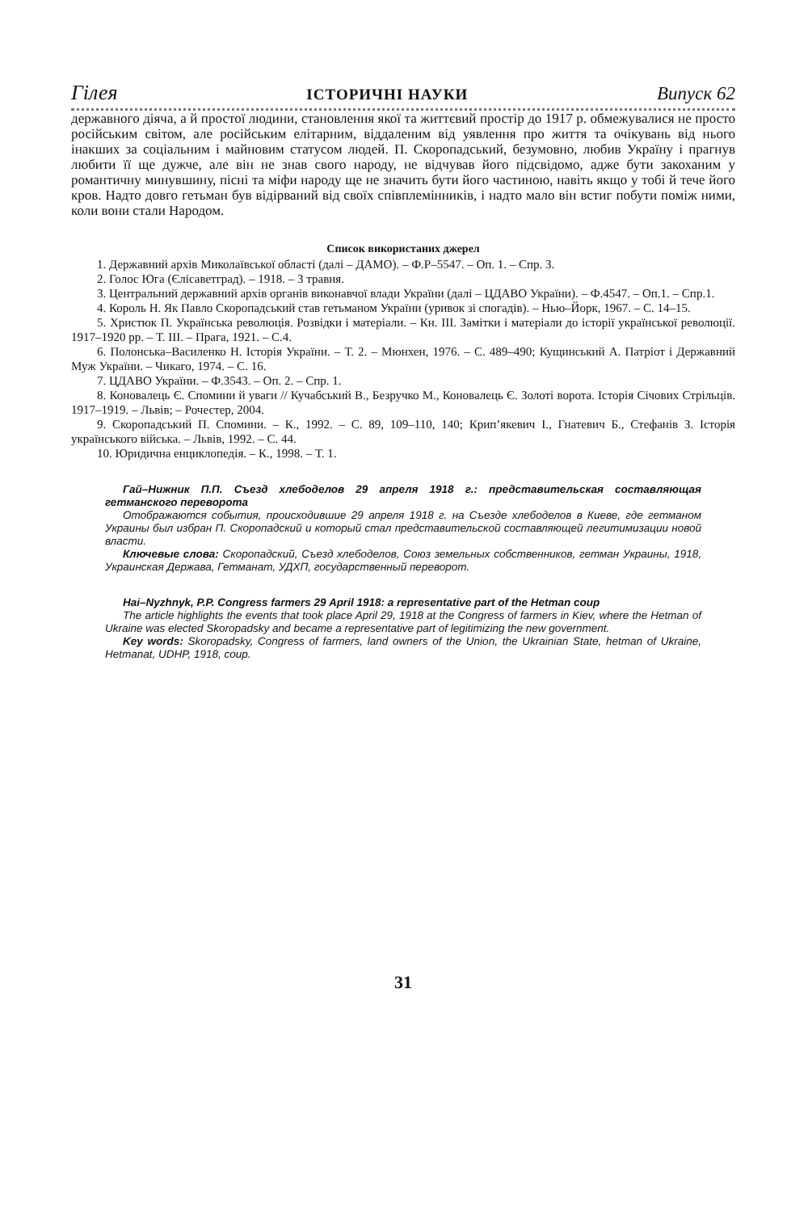Гілея ІСТОРИЧНІ НАУКИ Випуск 62
державного діяча, а й простої людини, становлення якої та життєвий простір до 1917 р. обмежувалися не просто російським світом, але російським елітарним, віддаленим від уявлення про життя та очікувань від нього інакших за соціальним і майновим статусом людей. П. Скоропадський, безумовно, любив Україну і прагнув любити її ще дужче, але він не знав свого народу, не відчував його підсвідомо, адже бути закоханим у романтичну минувшину, пісні та міфи народу ще не значить бути його частиною, навіть якщо у тобі й тече його кров. Надто довго гетьман був відірваний від своїх співплемінників, і надто мало він встиг побути поміж ними, коли вони стали Народом.
Список використаних джерел
1. Державний архів Миколаївської області (далі – ДАМО). – Ф.Р–5547. – Оп. 1. – Спр. 3.
2. Голос Юга (Єлісаветград). – 1918. – 3 травня.
3. Центральний державний архів органів виконавчої влади України (далі – ЦДАВО України). – Ф.4547. – Оп.1. – Спр.1.
4. Король Н. Як Павло Скоропадський став гетьманом України (уривок зі спогадів). – Нью–Йорк, 1967. – С. 14–15.
5. Христюк П. Українська революція. Розвідки і матеріали. – Кн. ІІІ. Замітки і матеріали до історії української революції. 1917–1920 рр. – Т. ІІІ. – Прага, 1921. – С.4.
6. Полонська–Василенко Н. Історія України. – Т. 2. – Мюнхен, 1976. – С. 489–490; Кущинський А. Патріот і Державний Муж України. – Чикаго, 1974. – С. 16.
7. ЦДАВО України. – Ф.3543. – Оп. 2. – Спр. 1.
8. Коновалець Є. Спомини й уваги // Кучабський В., Безручко М., Коновалець Є. Золоті ворота. Історія Січових Стрільців. 1917–1919. – Львів; – Рочестер, 2004.
9. Скоропадський П. Спомини. – К., 1992. – С. 89, 109–110, 140; Крип’якевич І., Гнатевич Б., Стефанів З. Історія українського війська. – Львів, 1992. – С. 44.
10. Юридична енциклопедія. – К., 1998. – Т. 1.
Гай–Нижник П.П. Съезд хлебоделов 29 апреля 1918 г.: представительская составляющая гетманского переворота
Отображаются события, происходившие 29 апреля 1918 г. на Съезде хлебоделов в Киеве, где гетманом Украины был избран П. Скоропадский и который стал представительской составляющей легитимизации новой власти.
Ключевые слова: Скоропадский, Съезд хлебоделов, Союз земельных собственников, гетман Украины, 1918, Украинская Держава, Гетманат, УДХП, государственный переворот.
Hai–Nyzhnyk, P.P. Congress farmers 29 April 1918: a representative part of the Hetman coup
The article highlights the events that took place April 29, 1918 at the Congress of farmers in Kiev, where the Hetman of Ukraine was elected Skoropadsky and became a representative part of legitimizing the new government.
Key words: Skoropadsky, Congress of farmers, land owners of the Union, the Ukrainian State, hetman of Ukraine, Hetmanat, UDHP, 1918, coup.
31